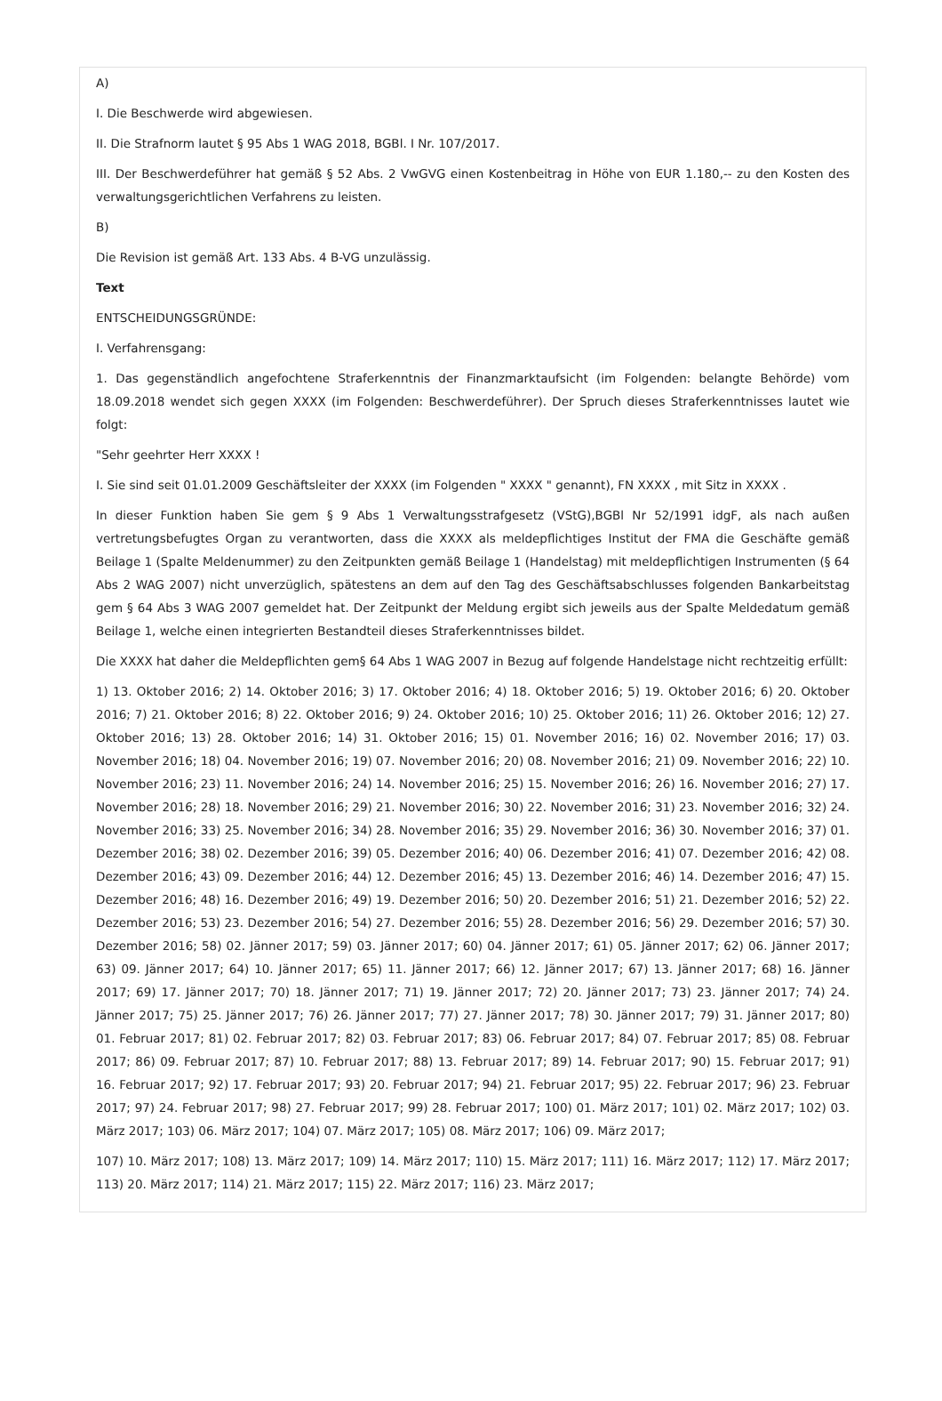A)
I. Die Beschwerde wird abgewiesen.
II. Die Strafnorm lautet § 95 Abs 1 WAG 2018, BGBl. I Nr. 107/2017.
III. Der Beschwerdeführer hat gemäß § 52 Abs. 2 VwGVG einen Kostenbeitrag in Höhe von EUR 1.180,-- zu den Kosten des verwaltungsgerichtlichen Verfahrens zu leisten.
B)
Die Revision ist gemäß Art. 133 Abs. 4 B-VG unzulässig.
Text
ENTSCHEIDUNGSGRÜNDE:
I. Verfahrensgang:
1. Das gegenständlich angefochtene Straferkenntnis der Finanzmarktaufsicht (im Folgenden: belangte Behörde) vom 18.09.2018 wendet sich gegen XXXX (im Folgenden: Beschwerdeführer). Der Spruch dieses Straferkenntnisses lautet wie folgt:
"Sehr geehrter Herr XXXX !
I. Sie sind seit 01.01.2009 Geschäftsleiter der XXXX (im Folgenden " XXXX " genannt), FN XXXX , mit Sitz in XXXX .
In dieser Funktion haben Sie gem § 9 Abs 1 Verwaltungsstrafgesetz (VStG),BGBl Nr 52/1991 idgF, als nach außen vertretungsbefugtes Organ zu verantworten, dass die XXXX als meldepflichtiges Institut der FMA die Geschäfte gemäß Beilage 1 (Spalte Meldenummer) zu den Zeitpunkten gemäß Beilage 1 (Handelstag) mit meldepflichtigen Instrumenten (§ 64 Abs 2 WAG 2007) nicht unverzüglich, spätestens an dem auf den Tag des Geschäftsabschlusses folgenden Bankarbeitstag gem § 64 Abs 3 WAG 2007 gemeldet hat. Der Zeitpunkt der Meldung ergibt sich jeweils aus der Spalte Meldedatum gemäß Beilage 1, welche einen integrierten Bestandteil dieses Straferkenntnisses bildet.
Die XXXX hat daher die Meldepflichten gem§ 64 Abs 1 WAG 2007 in Bezug auf folgende Handelstage nicht rechtzeitig erfüllt:
1) 13. Oktober 2016; 2) 14. Oktober 2016; 3) 17. Oktober 2016; 4) 18. Oktober 2016; 5) 19. Oktober 2016; 6) 20. Oktober 2016; 7) 21. Oktober 2016; 8) 22. Oktober 2016; 9) 24. Oktober 2016; 10) 25. Oktober 2016; 11) 26. Oktober 2016; 12) 27. Oktober 2016; 13) 28. Oktober 2016; 14) 31. Oktober 2016; 15) 01. November 2016; 16) 02. November 2016; 17) 03. November 2016; 18) 04. November 2016; 19) 07. November 2016; 20) 08. November 2016; 21) 09. November 2016; 22) 10. November 2016; 23) 11. November 2016; 24) 14. November 2016; 25) 15. November 2016; 26) 16. November 2016; 27) 17. November 2016; 28) 18. November 2016; 29) 21. November 2016; 30) 22. November 2016; 31) 23. November 2016; 32) 24. November 2016; 33) 25. November 2016; 34) 28. November 2016; 35) 29. November 2016; 36) 30. November 2016; 37) 01. Dezember 2016; 38) 02. Dezember 2016; 39) 05. Dezember 2016; 40) 06. Dezember 2016; 41) 07. Dezember 2016; 42) 08. Dezember 2016; 43) 09. Dezember 2016; 44) 12. Dezember 2016; 45) 13. Dezember 2016; 46) 14. Dezember 2016; 47) 15. Dezember 2016; 48) 16. Dezember 2016; 49) 19. Dezember 2016; 50) 20. Dezember 2016; 51) 21. Dezember 2016; 52) 22. Dezember 2016; 53) 23. Dezember 2016; 54) 27. Dezember 2016; 55) 28. Dezember 2016; 56) 29. Dezember 2016; 57) 30. Dezember 2016; 58) 02. Jänner 2017; 59) 03. Jänner 2017; 60) 04. Jänner 2017; 61) 05. Jänner 2017; 62) 06. Jänner 2017; 63) 09. Jänner 2017; 64) 10. Jänner 2017; 65) 11. Jänner 2017; 66) 12. Jänner 2017; 67) 13. Jänner 2017; 68) 16. Jänner 2017; 69) 17. Jänner 2017; 70) 18. Jänner 2017; 71) 19. Jänner 2017; 72) 20. Jänner 2017; 73) 23. Jänner 2017; 74) 24. Jänner 2017; 75) 25. Jänner 2017; 76) 26. Jänner 2017; 77) 27. Jänner 2017; 78) 30. Jänner 2017; 79) 31. Jänner 2017; 80) 01. Februar 2017; 81) 02. Februar 2017; 82) 03. Februar 2017; 83) 06. Februar 2017; 84) 07. Februar 2017; 85) 08. Februar 2017; 86) 09. Februar 2017; 87) 10. Februar 2017; 88) 13. Februar 2017; 89) 14. Februar 2017; 90) 15. Februar 2017; 91) 16. Februar 2017; 92) 17. Februar 2017; 93) 20. Februar 2017; 94) 21. Februar 2017; 95) 22. Februar 2017; 96) 23. Februar 2017; 97) 24. Februar 2017; 98) 27. Februar 2017; 99) 28. Februar 2017; 100) 01. März 2017; 101) 02. März 2017; 102) 03. März 2017; 103) 06. März 2017; 104) 07. März 2017; 105) 08. März 2017; 106) 09. März 2017;
107) 10. März 2017; 108) 13. März 2017; 109) 14. März 2017; 110) 15. März 2017; 111) 16. März 2017; 112) 17. März 2017; 113) 20. März 2017; 114) 21. März 2017; 115) 22. März 2017; 116) 23. März 2017;